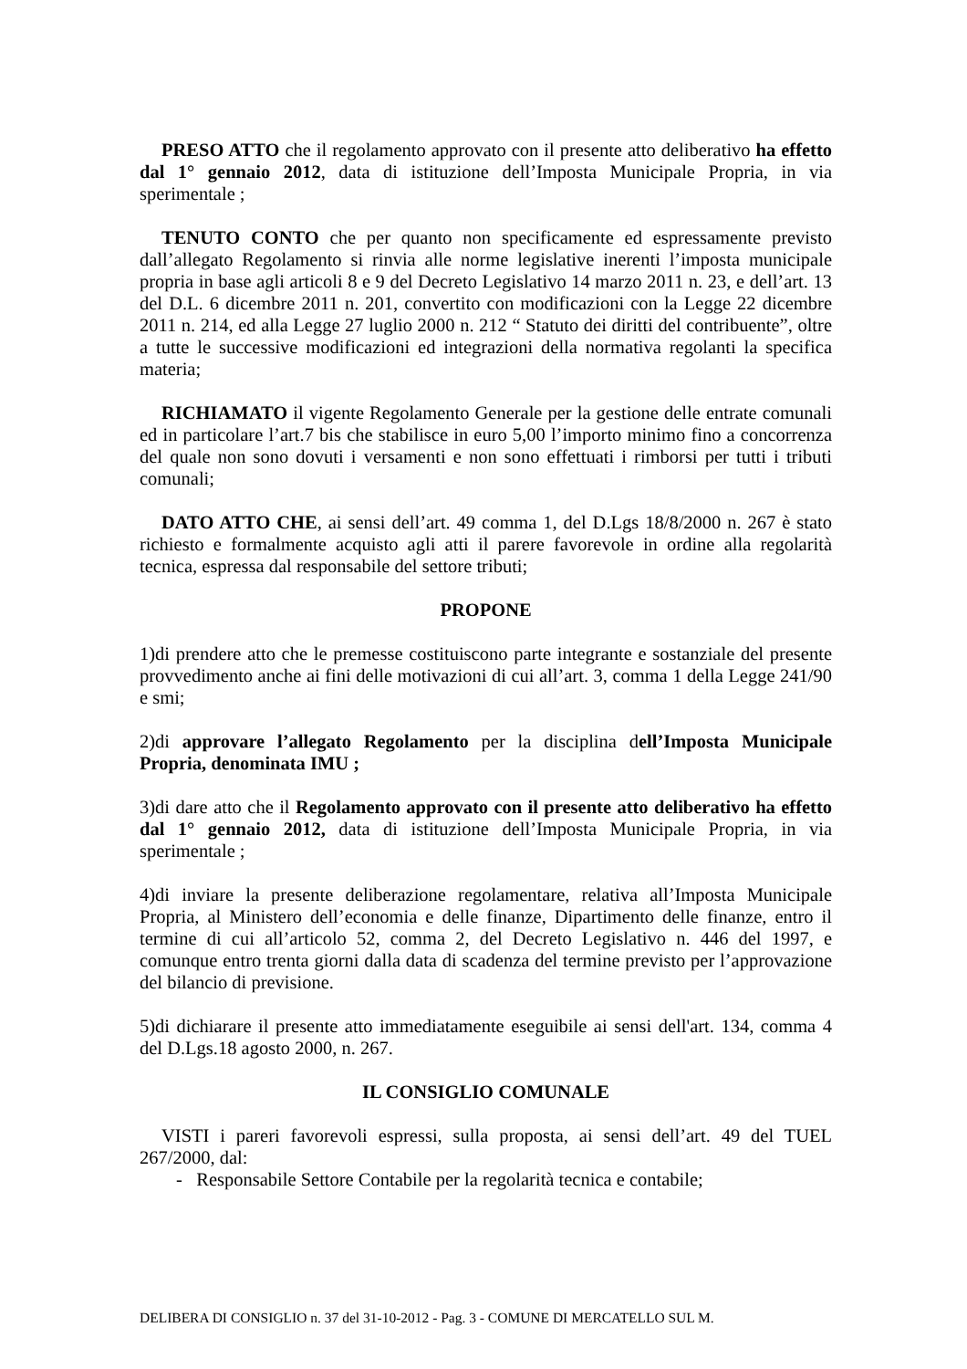PRESO ATTO che il regolamento approvato con il presente atto deliberativo ha effetto dal 1° gennaio 2012, data di istituzione dell’Imposta Municipale Propria, in via sperimentale ;
TENUTO CONTO che per quanto non specificamente ed espressamente previsto dall’allegato Regolamento si rinvia alle norme legislative inerenti l’imposta municipale propria in base agli articoli 8 e 9 del Decreto Legislativo 14 marzo 2011 n. 23, e dell’art. 13 del D.L. 6 dicembre 2011 n. 201, convertito con modificazioni con la Legge 22 dicembre 2011 n. 214, ed alla Legge 27 luglio 2000 n. 212 “ Statuto dei diritti del contribuente”, oltre a tutte le successive modificazioni ed integrazioni della normativa regolanti la specifica materia;
RICHIAMATO il vigente Regolamento Generale per la gestione delle entrate comunali ed in particolare l’art.7 bis che stabilisce in euro 5,00 l’importo minimo fino a concorrenza del quale non sono dovuti i versamenti e non sono effettuati i rimborsi per tutti i tributi comunali;
DATO ATTO CHE, ai sensi dell’art. 49 comma 1, del D.Lgs 18/8/2000 n. 267 è stato richiesto e formalmente acquisto agli atti il parere favorevole in ordine alla regolarità tecnica, espressa dal responsabile del settore tributi;
PROPONE
1)di prendere atto che le premesse costituiscono parte integrante e sostanziale del presente provvedimento anche ai fini delle motivazioni di cui all’art. 3, comma 1 della Legge 241/90 e smi;
2)di approvare l’allegato Regolamento per la disciplina dell’Imposta Municipale Propria, denominata IMU ;
3)di dare atto che il Regolamento approvato con il presente atto deliberativo ha effetto dal 1° gennaio 2012, data di istituzione dell’Imposta Municipale Propria, in via sperimentale ;
4)di inviare la presente deliberazione regolamentare, relativa all’Imposta Municipale Propria, al Ministero dell’economia e delle finanze, Dipartimento delle finanze, entro il termine di cui all’articolo 52, comma 2, del Decreto Legislativo n. 446 del 1997, e comunque entro trenta giorni dalla data di scadenza del termine previsto per l’approvazione del bilancio di previsione.
5)di dichiarare il presente atto immediatamente eseguibile ai sensi dell'art. 134, comma 4 del D.Lgs.18 agosto 2000, n. 267.
IL CONSIGLIO COMUNALE
VISTI i pareri favorevoli espressi, sulla proposta, ai sensi dell’art. 49 del TUEL 267/2000, dal:
- Responsabile Settore Contabile per la regolarità tecnica e contabile;
DELIBERA DI CONSIGLIO n. 37 del 31-10-2012 - Pag. 3 - COMUNE DI MERCATELLO SUL M.